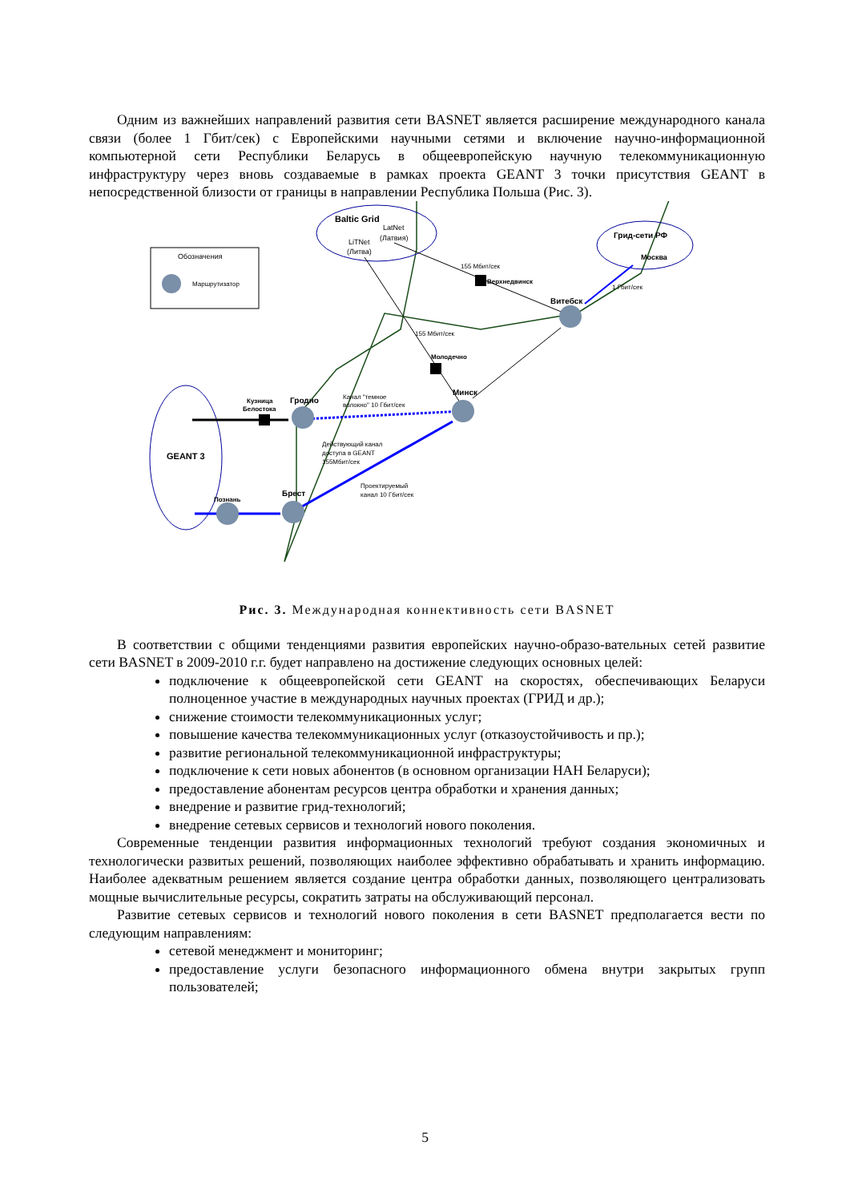Одним из важнейших направлений развития сети BASNET является расширение международного канала связи (более 1 Гбит/сек) с Европейскими научными сетями и включение научно-информационной компьютерной сети Республики Беларусь в общеевропейскую научную телекоммуникационную инфраструктуру через вновь создаваемые в рамках проекта GEANT 3 точки присутствия GEANT в непосредственной близости от границы в направлении Республика Польша (Рис. 3).
Обозначения
Маршрутизатор
Baltic Grid
LatNet
(Латвия)
LiTNet
(Литва)
Грид-сети РФ
Москва
GEANT 3
155 Мбит/сек
Верхнедвинск
1 Гбит/сек
Витебск
155 Мбит/сек
Молодечно
Минск
Канал "темное
волокно" 10 Гбит/сек
Кузница
Белостока
Гродно
Действующий канал
доступа в GEANT
155Мбит/сек
Проектируемый
канал 10 Гбит/сек
Брест
Познань
Рис. 3. Международная коннективность сети BASNET
В соответствии с общими тенденциями развития европейских научно-образо-вательных сетей развитие сети BASNET в 2009-2010 г.г. будет направлено на достижение следующих основных целей:
подключение к общеевропейской сети GEANT на скоростях, обеспечивающих Беларуси полноценное участие в международных научных проектах (ГРИД и др.);
снижение стоимости телекоммуникационных услуг;
повышение качества телекоммуникационных услуг (отказоустойчивость и пр.);
развитие региональной телекоммуникационной инфраструктуры;
подключение к сети новых абонентов (в основном организации НАН Беларуси);
предоставление абонентам ресурсов центра обработки и хранения данных;
внедрение и развитие грид-технологий;
внедрение сетевых сервисов и технологий нового поколения.
Современные тенденции развития информационных технологий требуют создания экономичных и технологически развитых решений, позволяющих наиболее эффективно обрабатывать и хранить информацию. Наиболее адекватным решением является создание центра обработки данных, позволяющего централизовать мощные вычислительные ресурсы, сократить затраты на обслуживающий персонал.
Развитие сетевых сервисов и технологий нового поколения в сети BASNET предполагается вести по следующим направлениям:
сетевой менеджмент и мониторинг;
предоставление услуги безопасного информационного обмена внутри закрытых групп пользователей;
5